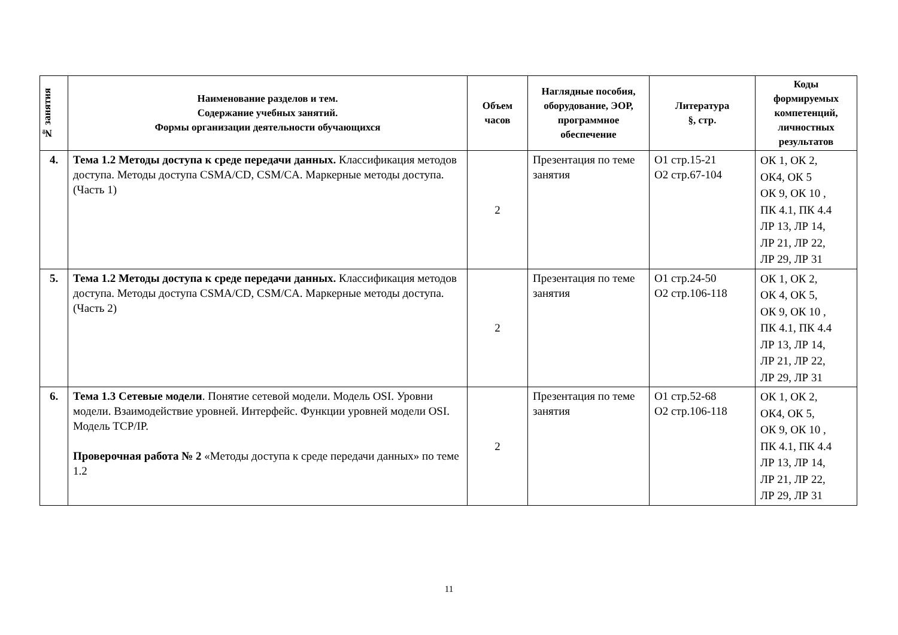| № занятия | Наименование разделов и тем. Содержание учебных занятий. Формы организации деятельности обучающихся | Объем часов | Наглядные пособия, оборудование, ЭОР, программное обеспечение | Литература §, стр. | Коды формируемых компетенций, личностных результатов |
| --- | --- | --- | --- | --- | --- |
| 4. | Тема 1.2 Методы доступа к среде передачи данных. Классификация методов доступа. Методы доступа CSMA/CD, CSM/CA. Маркерные методы доступа. (Часть 1) | 2 | Презентация по теме занятия | О1 стр.15-21 О2 стр.67-104 | ОК 1, ОК 2, ОК4, ОК 5 ОК 9, ОК 10 , ПК 4.1, ПК 4.4 ЛР 13, ЛР 14, ЛР 21, ЛР 22, ЛР 29, ЛР 31 |
| 5. | Тема 1.2 Методы доступа к среде передачи данных. Классификация методов доступа. Методы доступа CSMA/CD, CSM/CA. Маркерные методы доступа. (Часть 2) | 2 | Презентация по теме занятия | О1 стр.24-50 О2 стр.106-118 | ОК 1, ОК 2, ОК 4, ОК 5, ОК 9, ОК 10 , ПК 4.1, ПК 4.4 ЛР 13, ЛР 14, ЛР 21, ЛР 22, ЛР 29, ЛР 31 |
| 6. | Тема 1.3 Сетевые модели . Понятие сетевой модели. Модель OSI. Уровни модели. Взаимодействие уровней. Интерфейс. Функции уровней модели OSI. Модель TCP/IP. Проверочная работа № 2 «Методы доступа к среде передачи данных» по теме 1.2 | 2 | Презентация по теме занятия | О1 стр.52-68 О2 стр.106-118 | ОК 1, ОК 2, ОК4, ОК 5, ОК 9, ОК 10 , ПК 4.1, ПК 4.4 ЛР 13, ЛР 14, ЛР 21, ЛР 22, ЛР 29, ЛР 31 |
11